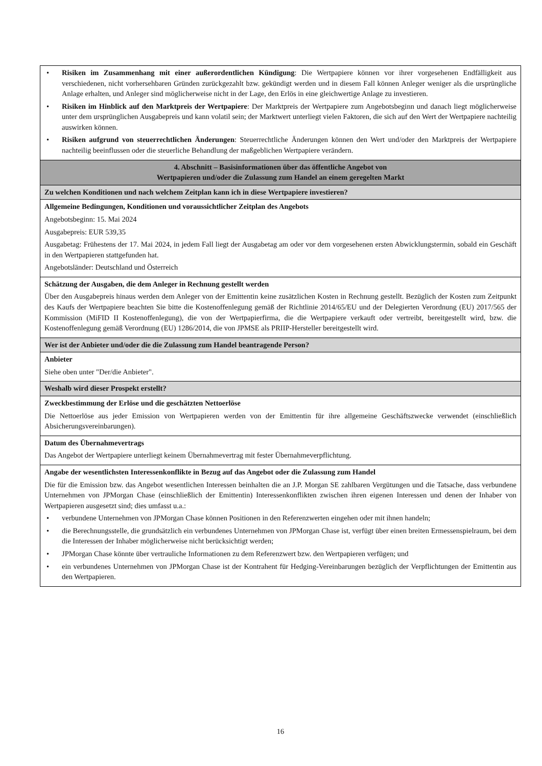| • Risiken im Zusammenhang mit einer außerordentlichen Kündigung : Die Wertpapiere können vor ihrer vorgesehenen Endfälligkeit aus verschiedenen, nicht vorhersehbaren Gründen zurückgezahlt bzw. gekündigt werden und in diesem Fall können Anleger weniger als die ursprüngliche Anlage erhalten, und Anleger sind möglicherweise nicht in der Lage, den Erlös in eine gleichwertige Anlage zu investieren. • Risiken im Hinblick auf den Marktpreis der Wertpapiere : Der Marktpreis der Wertpapiere zum Angebotsbeginn und danach liegt möglicherweise unter dem ursprünglichen Ausgabepreis und kann volatil sein; der Marktwert unterliegt vielen Faktoren, die sich auf den Wert der Wertpapiere nachteilig auswirken können. • Risiken aufgrund von steuerrechtlichen Änderungen : Steuerrechtliche Änderungen können den Wert und/oder den Marktpreis der Wertpapiere nachteilig beeinflussen oder die steuerliche Behandlung der maßgeblichen Wertpapiere verändern. |
| 4. Abschnitt – Basisinformationen über das öffentliche Angebot von Wertpapieren und/oder die Zulassung zum Handel an einem geregelten Markt |
| Zu welchen Konditionen und nach welchem Zeitplan kann ich in diese Wertpapiere investieren? |
| Allgemeine Bedingungen, Konditionen und voraussichtlicher Zeitplan des Angebots Angebotsbeginn: 15. Mai 2024 Ausgabepreis: EUR 539,35 Ausgabetag: Frühestens der 17. Mai 2024, in jedem Fall liegt der Ausgabetag am oder vor dem vorgesehenen ersten Abwicklungstermin, sobald ein Geschäft in den Wertpapieren stattgefunden hat. Angebotsländer: Deutschland und Österreich |
| Schätzung der Ausgaben, die dem Anleger in Rechnung gestellt werden Über den Ausgabepreis hinaus werden dem Anleger von der Emittentin keine zusätzlichen Kosten in Rechnung gestellt. Bezüglich der Kosten zum Zeitpunkt des Kaufs der Wertpapiere beachten Sie bitte die Kostenoffenlegung gemäß der Richtlinie 2014/65/EU und der Delegierten Verordnung (EU) 2017/565 der Kommission (MiFID II Kostenoffenlegung), die von der Wertpapierfirma, die die Wertpapiere verkauft oder vertreibt, bereitgestellt wird, bzw. die Kostenoffenlegung gemäß Verordnung (EU) 1286/2014, die von JPMSE als PRIIP-Hersteller bereitgestellt wird. |
| Wer ist der Anbieter und/oder die die Zulassung zum Handel beantragende Person? |
| Anbieter Siehe oben unter "Der/die Anbieter". |
| Weshalb wird dieser Prospekt erstellt? |
| Zweckbestimmung der Erlöse und die geschätzten Nettoerlöse Die Nettoerlöse aus jeder Emission von Wertpapieren werden von der Emittentin für ihre allgemeine Geschäftszwecke verwendet (einschließlich Absicherungsvereinbarungen). |
| Datum des Übernahmevertrags Das Angebot der Wertpapiere unterliegt keinem Übernahmevertrag mit fester Übernahmeverpflichtung. |
| Angabe der wesentlichsten Interessenkonflikte in Bezug auf das Angebot oder die Zulassung zum Handel Die für die Emission bzw. das Angebot wesentlichen Interessen beinhalten die an J.P. Morgan SE zahlbaren Vergütungen und die Tatsache, dass verbundene Unternehmen von JPMorgan Chase (einschließlich der Emittentin) Interessenkonflikten zwischen ihren eigenen Interessen und denen der Inhaber von Wertpapieren ausgesetzt sind; dies umfasst u.a.: • verbundene Unternehmen von JPMorgan Chase können Positionen in den Referenzwerten eingehen oder mit ihnen handeln; • die Berechnungsstelle, die grundsätzlich ein verbundenes Unternehmen von JPMorgan Chase ist, verfügt über einen breiten Ermessenspielraum, bei dem die Interessen der Inhaber möglicherweise nicht berücksichtigt werden; • JPMorgan Chase könnte über vertrauliche Informationen zu dem Referenzwert bzw. den Wertpapieren verfügen; und • ein verbundenes Unternehmen von JPMorgan Chase ist der Kontrahent für Hedging-Vereinbarungen bezüglich der Verpflichtungen der Emittentin aus den Wertpapieren. |
16